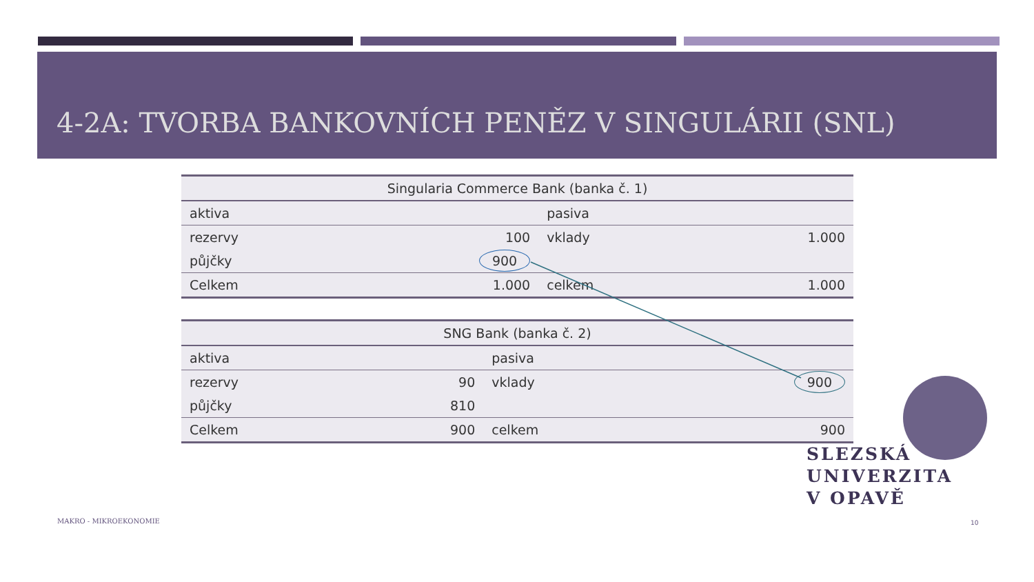4-2A: TVORBA BANKOVNÍCH PENĚZ V SINGULÁRII (SNL)
| Singularia Commerce Bank (banka č. 1) | | | |
| --- | --- | --- | --- |
| aktiva | | pasiva | |
| rezervy | 100 | vklady | 1.000 |
| půjčky | 900 | | |
| Celkem | 1.000 | celkem | 1.000 |
| SNG Bank (banka č. 2) | | | |
| --- | --- | --- | --- |
| aktiva | | pasiva | |
| rezervy | 90 | vklady | 900 |
| půjčky | 810 | | |
| Celkem | 900 | celkem | 900 |
SLEZSKÁ
UNIVERZITA
V OPAVĚ
MAKRO - MIKROEKONOMIE 10